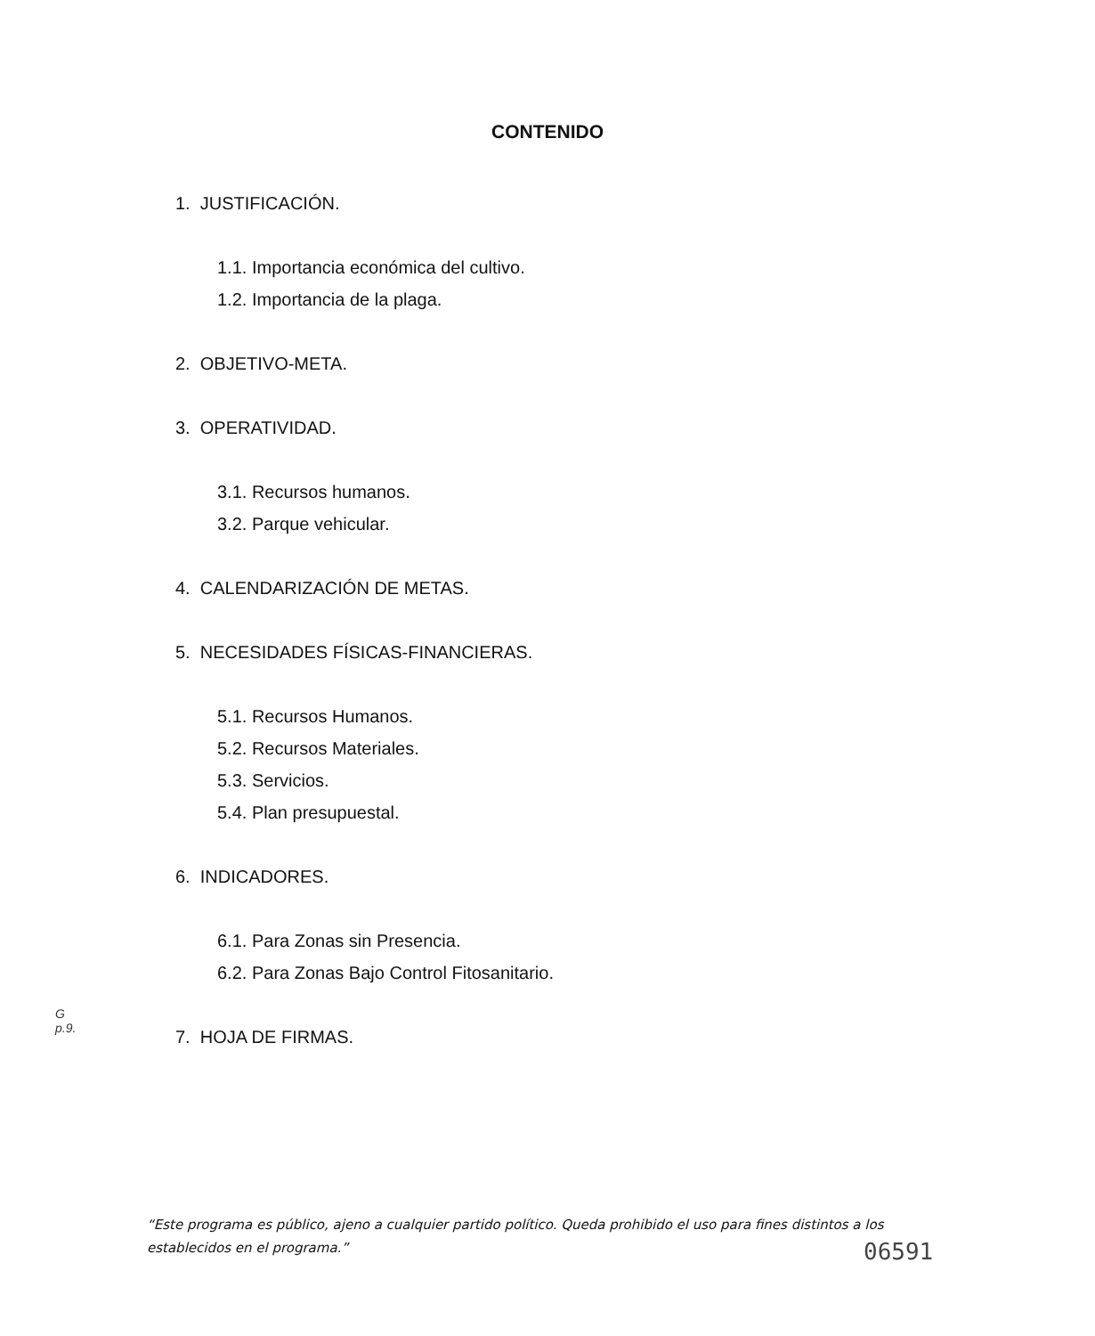CONTENIDO
1. JUSTIFICACIÓN.
1.1. Importancia económica del cultivo.
1.2. Importancia de la plaga.
2. OBJETIVO-META.
3. OPERATIVIDAD.
3.1. Recursos humanos.
3.2. Parque vehicular.
4. CALENDARIZACIÓN DE METAS.
5. NECESIDADES FÍSICAS-FINANCIERAS.
5.1. Recursos Humanos.
5.2. Recursos Materiales.
5.3. Servicios.
5.4. Plan presupuestal.
6. INDICADORES.
6.1. Para Zonas sin Presencia.
6.2. Para Zonas Bajo Control Fitosanitario.
7. HOJA DE FIRMAS.
G
p.9.
“Este programa es público, ajeno a cualquier partido político. Queda prohibido el uso para fines distintos a los establecidos en el programa.”
06591